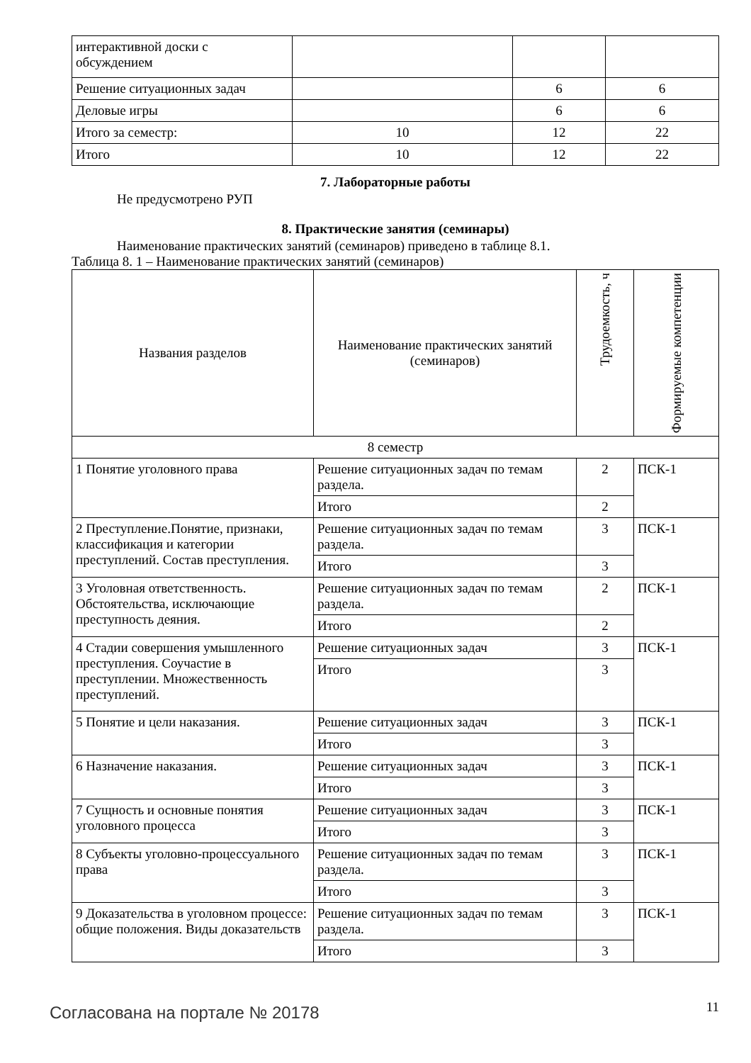| интерактивной доски с обсуждением | | | |
| Решение ситуационных задач | | 6 | 6 |
| Деловые игры | | 6 | 6 |
| Итого за семестр: | 10 | 12 | 22 |
| Итого | 10 | 12 | 22 |
7. Лабораторные работы
Не предусмотрено РУП
8. Практические занятия (семинары)
Наименование практических занятий (семинаров) приведено в таблице 8.1.
Таблица 8. 1 – Наименование практических занятий (семинаров)
| Названия разделов | Наименование практических занятий (семинаров) | Трудоемкость, ч | Формируемые компетенции |
| --- | --- | --- | --- |
| 8 семестр | | | |
| 1 Понятие уголовного права | Решение ситуационных задач по темам раздела. | 2 | ПСК-1 |
| | Итого | 2 | |
| 2 Преступление.Понятие, признаки, классификация и категории преступлений. Состав преступления. | Решение ситуационных задач по темам раздела. | 3 | ПСК-1 |
| | Итого | 3 | |
| 3 Уголовная ответственность. Обстоятельства, исключающие преступность деяния. | Решение ситуационных задач по темам раздела. | 2 | ПСК-1 |
| | Итого | 2 | |
| 4 Стадии совершения умышленного преступления. Соучастие в преступлении. Множественность преступлений. | Решение ситуационных задач | 3 | ПСК-1 |
| | Итого | 3 | |
| 5 Понятие и цели наказания. | Решение ситуационных задач | 3 | ПСК-1 |
| | Итого | 3 | |
| 6 Назначение наказания. | Решение ситуационных задач | 3 | ПСК-1 |
| | Итого | 3 | |
| 7 Сущность и основные понятия уголовного процесса | Решение ситуационных задач | 3 | ПСК-1 |
| | Итого | 3 | |
| 8 Субъекты уголовно-процессуального права | Решение ситуационных задач по темам раздела. | 3 | ПСК-1 |
| | Итого | 3 | |
| 9 Доказательства в уголовном процессе: общие положения. Виды доказательств | Решение ситуационных задач по темам раздела. | 3 | ПСК-1 |
| | Итого | 3 | |
Согласована на портале № 20178 11